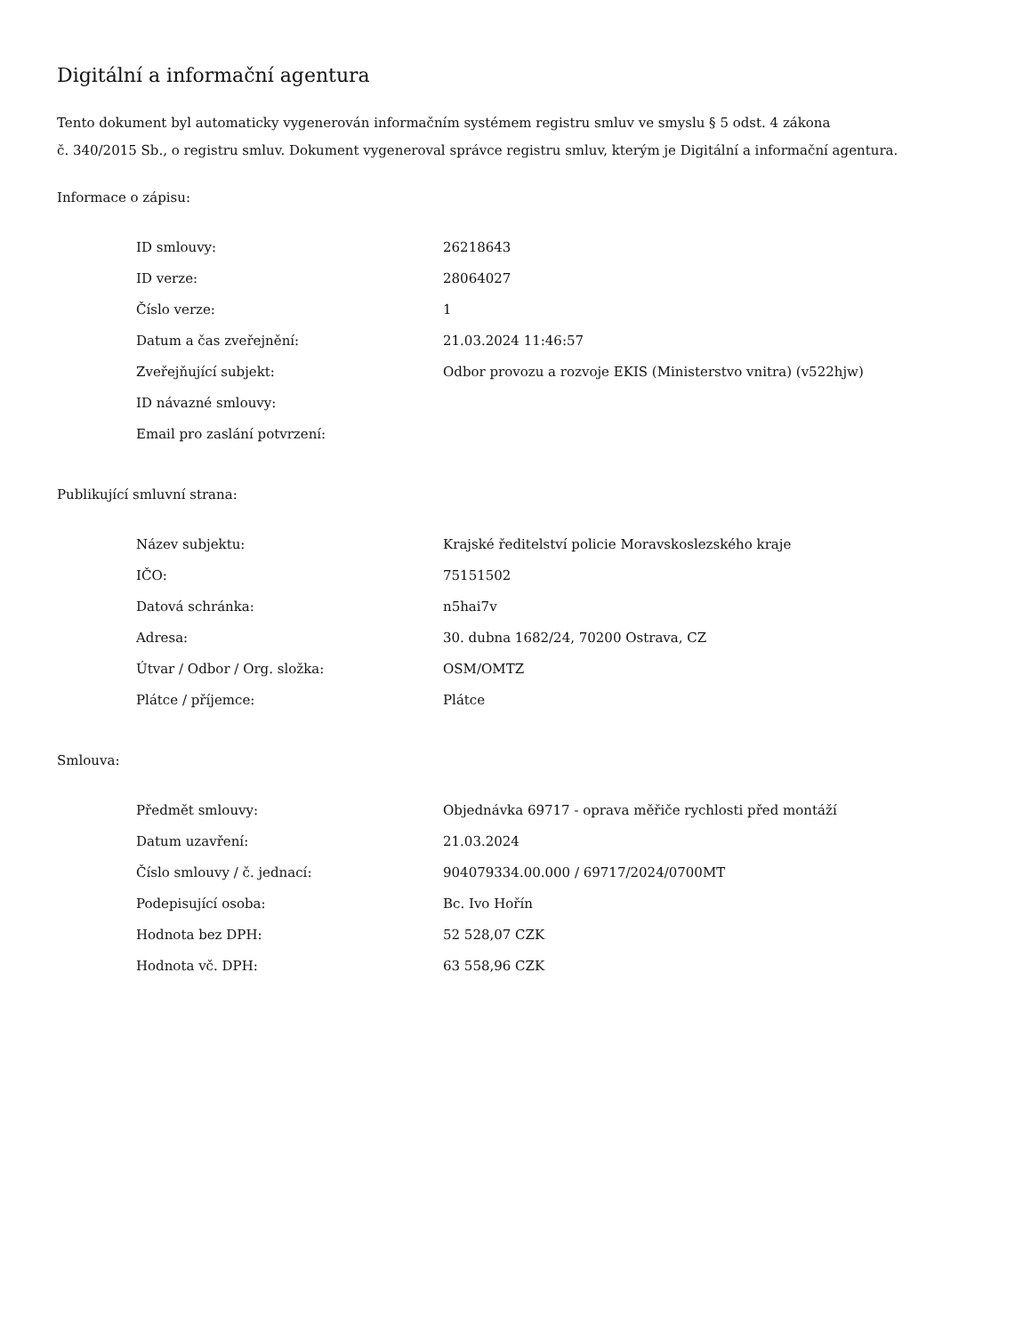Digitální a informační agentura
Tento dokument byl automaticky vygenerován informačním systémem registru smluv ve smyslu § 5 odst. 4 zákona
č. 340/2015 Sb., o registru smluv. Dokument vygeneroval správce registru smluv, kterým je Digitální a informační agentura.
Informace o zápisu:
| ID smlouvy: | 26218643 |
| ID verze: | 28064027 |
| Číslo verze: | 1 |
| Datum a čas zveřejnění: | 21.03.2024 11:46:57 |
| Zveřejňující subjekt: | Odbor provozu a rozvoje EKIS (Ministerstvo vnitra) (v522hjw) |
| ID návazné smlouvy: | |
| Email pro zaslání potvrzení: | |
Publikující smluvní strana:
| Název subjektu: | Krajské ředitelství policie Moravskoslezského kraje |
| IČO: | 75151502 |
| Datová schránka: | n5hai7v |
| Adresa: | 30. dubna 1682/24, 70200 Ostrava, CZ |
| Útvar / Odbor / Org. složka: | OSM/OMTZ |
| Plátce / příjemce: | Plátce |
Smlouva:
| Předmět smlouvy: | Objednávka 69717 - oprava měřiče rychlosti před montáží |
| Datum uzavření: | 21.03.2024 |
| Číslo smlouvy / č. jednací: | 904079334.00.000 / 69717/2024/0700MT |
| Podepisující osoba: | Bc. Ivo Hořín |
| Hodnota bez DPH: | 52 528,07 CZK |
| Hodnota vč. DPH: | 63 558,96 CZK |